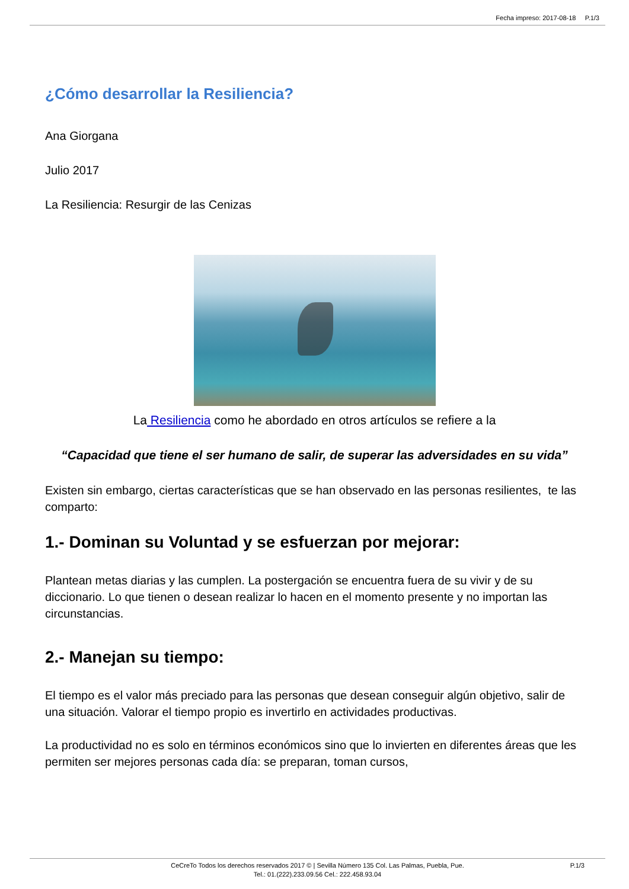Fecha impreso: 2017-08-18 P.1/3
¿Cómo desarrollar la Resiliencia?
Ana Giorgana
Julio 2017
La Resiliencia: Resurgir de las Cenizas
La Resiliencia como he abordado en otros artículos se refiere a la
“Capacidad que tiene el ser humano de salir, de superar las adversidades en su vida”
Existen sin embargo, ciertas características que se han observado en las personas resilientes, te las comparto:
1.- Dominan su Voluntad y se esfuerzan por mejorar:
Plantean metas diarias y las cumplen. La postergación se encuentra fuera de su vivir y de su diccionario. Lo que tienen o desean realizar lo hacen en el momento presente y no importan las circunstancias.
2.- Manejan su tiempo:
El tiempo es el valor más preciado para las personas que desean conseguir algún objetivo, salir de una situación. Valorar el tiempo propio es invertirlo en actividades productivas.
La productividad no es solo en términos económicos sino que lo invierten en diferentes áreas que les permiten ser mejores personas cada día: se preparan, toman cursos,
CeCreTo Todos los derechos reservados 2017 © | Sevilla Número 135 Col. Las Palmas, Puebla, Pue.
Tel.: 01.(222).233.09.56 Cel.: 222.458.93.04
P.1/3